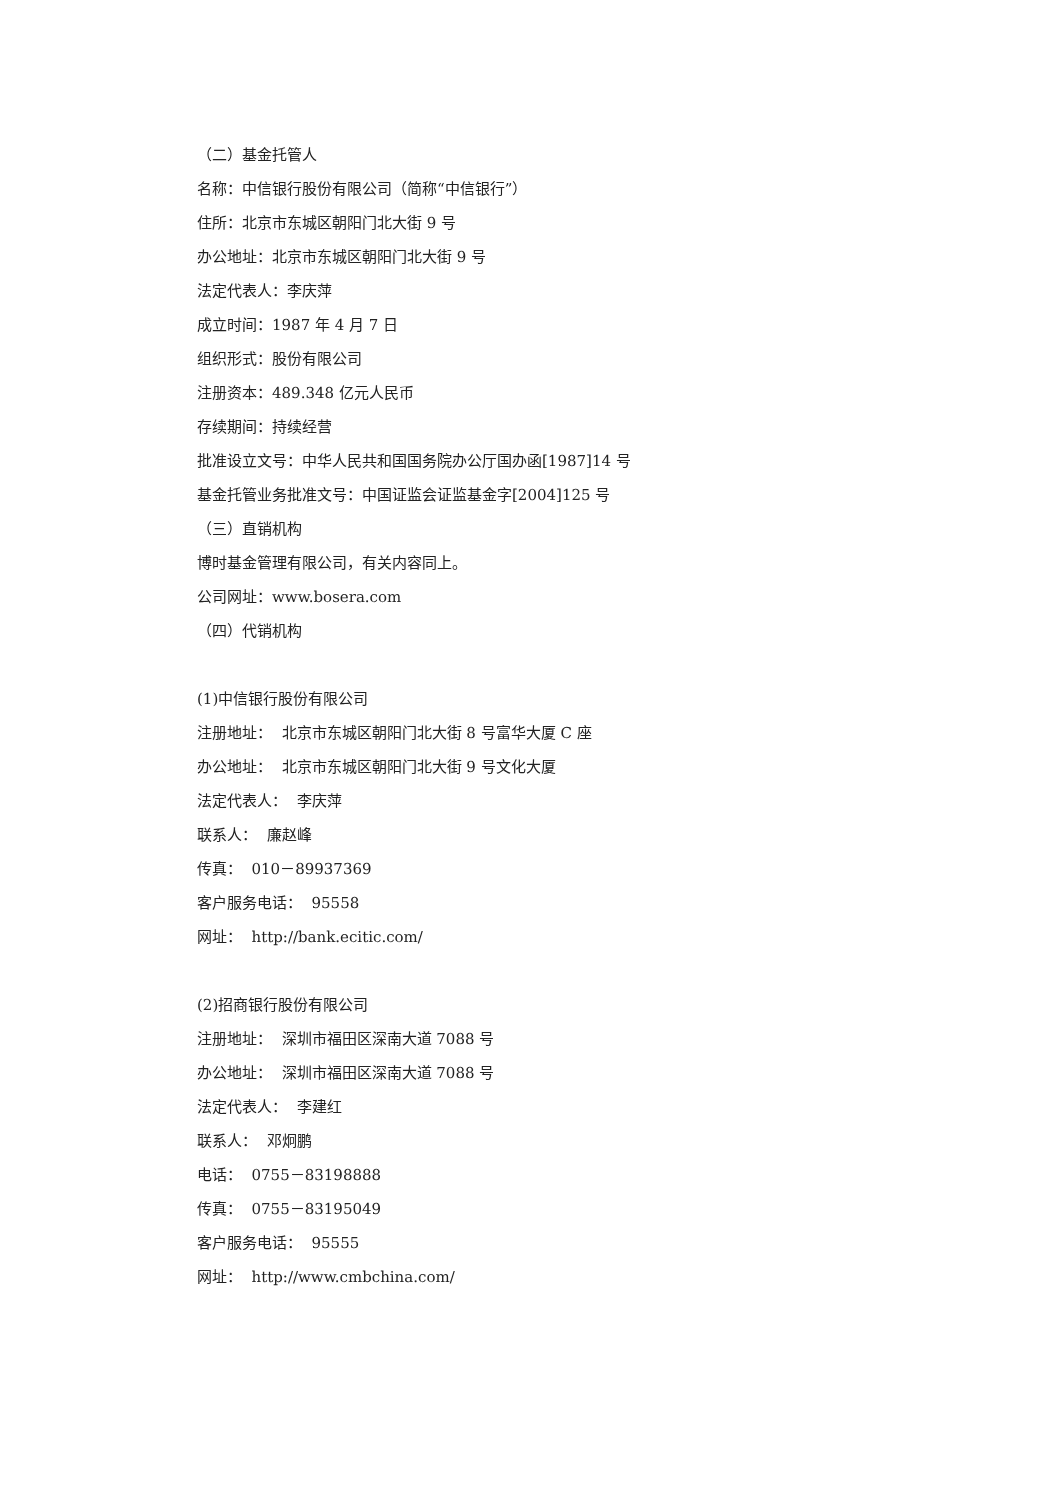（二）基金托管人
名称：中信银行股份有限公司（简称“中信银行”）
住所：北京市东城区朝阳门北大街 9 号
办公地址：北京市东城区朝阳门北大街 9 号
法定代表人：李庆萍
成立时间：1987 年 4 月 7 日
组织形式：股份有限公司
注册资本：489.348 亿元人民币
存续期间：持续经营
批准设立文号：中华人民共和国国务院办公厅国办函[1987]14 号
基金托管业务批准文号：中国证监会证监基金字[2004]125 号
（三）直销机构
博时基金管理有限公司，有关内容同上。
公司网址：www.bosera.com
（四）代销机构
(1)中信银行股份有限公司
注册地址： 北京市东城区朝阳门北大街 8 号富华大厦 C 座
办公地址： 北京市东城区朝阳门北大街 9 号文化大厦
法定代表人： 李庆萍
联系人： 廉赵峰
传真： 010－89937369
客户服务电话： 95558
网址： http://bank.ecitic.com/
(2)招商银行股份有限公司
注册地址： 深圳市福田区深南大道 7088 号
办公地址： 深圳市福田区深南大道 7088 号
法定代表人： 李建红
联系人： 邓炯鹏
电话： 0755－83198888
传真： 0755－83195049
客户服务电话： 95555
网址： http://www.cmbchina.com/